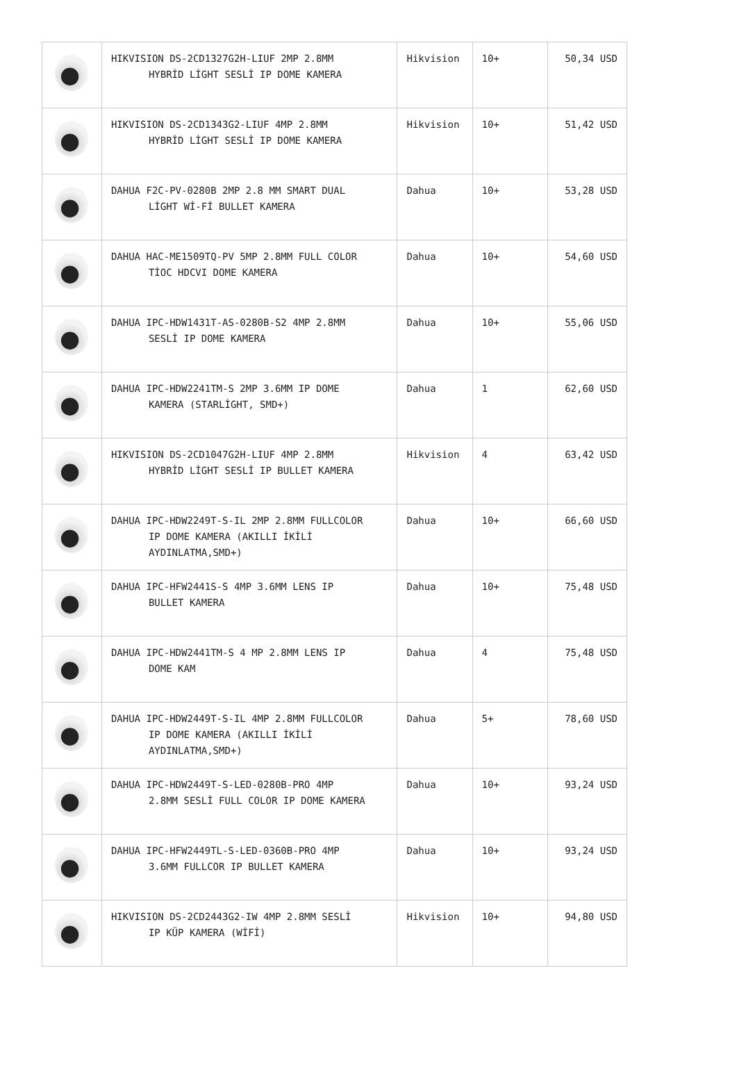| | HIKVISION DS-2CD1327G2H-LIUF 2MP 2.8MM HYBRİD LİGHT SESLİ IP DOME KAMERA | Hikvision | 10+ | 50,34 USD |
| | HIKVISION DS-2CD1343G2-LIUF 4MP 2.8MM HYBRİD LİGHT SESLİ IP DOME KAMERA | Hikvision | 10+ | 51,42 USD |
| | DAHUA F2C-PV-0280B 2MP 2.8 MM SMART DUAL LİGHT Wİ-Fİ BULLET KAMERA | Dahua | 10+ | 53,28 USD |
| | DAHUA HAC-ME1509TQ-PV 5MP 2.8MM FULL COLOR TİOC HDCVI DOME KAMERA | Dahua | 10+ | 54,60 USD |
| | DAHUA IPC-HDW1431T-AS-0280B-S2 4MP 2.8MM SESLİ IP DOME KAMERA | Dahua | 10+ | 55,06 USD |
| | DAHUA IPC-HDW2241TM-S 2MP 3.6MM IP DOME KAMERA (STARLİGHT, SMD+) | Dahua | 1 | 62,60 USD |
| | HIKVISION DS-2CD1047G2H-LIUF 4MP 2.8MM HYBRİD LİGHT SESLİ IP BULLET KAMERA | Hikvision | 4 | 63,42 USD |
| | DAHUA IPC-HDW2249T-S-IL 2MP 2.8MM FULLCOLOR IP DOME KAMERA (AKILLI İKİLİ AYDINLATMA,SMD+) | Dahua | 10+ | 66,60 USD |
| | DAHUA IPC-HFW2441S-S 4MP 3.6MM LENS IP BULLET KAMERA | Dahua | 10+ | 75,48 USD |
| | DAHUA IPC-HDW2441TM-S 4 MP 2.8MM LENS IP DOME KAM | Dahua | 4 | 75,48 USD |
| | DAHUA IPC-HDW2449T-S-IL 4MP 2.8MM FULLCOLOR IP DOME KAMERA (AKILLI İKİLİ AYDINLATMA,SMD+) | Dahua | 5+ | 78,60 USD |
| | DAHUA IPC-HDW2449T-S-LED-0280B-PRO 4MP 2.8MM SESLİ FULL COLOR IP DOME KAMERA | Dahua | 10+ | 93,24 USD |
| | DAHUA IPC-HFW2449TL-S-LED-0360B-PRO 4MP 3.6MM FULLCOR IP BULLET KAMERA | Dahua | 10+ | 93,24 USD |
| | HIKVISION DS-2CD2443G2-IW 4MP 2.8MM SESLİ IP KÜP KAMERA (WİFİ) | Hikvision | 10+ | 94,80 USD |